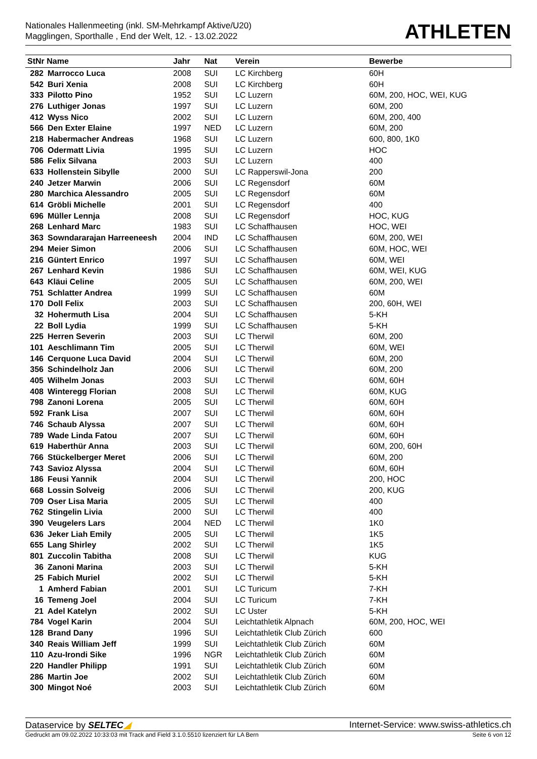Nationales Hallenmeeting (inkl. SM-Mehrkampf Aktive/U20)
Magglingen, Sporthalle , End der Welt, 12. - 13.02.2022
ATHLETEN
| StNr Name | | Jahr | Nat | Verein | Bewerbe |
| --- | --- | --- | --- | --- | --- |
| 282 | Marrocco Luca | 2008 | SUI | LC Kirchberg | 60H |
| 542 | Buri Xenia | 2008 | SUI | LC Kirchberg | 60H |
| 333 | Pilotto Pino | 1952 | SUI | LC Luzern | 60M, 200, HOC, WEI, KUG |
| 276 | Luthiger Jonas | 1997 | SUI | LC Luzern | 60M, 200 |
| 412 | Wyss Nico | 2002 | SUI | LC Luzern | 60M, 200, 400 |
| 566 | Den Exter Elaine | 1997 | NED | LC Luzern | 60M, 200 |
| 218 | Habermacher Andreas | 1968 | SUI | LC Luzern | 600, 800, 1K0 |
| 706 | Odermatt Livia | 1995 | SUI | LC Luzern | HOC |
| 586 | Felix Silvana | 2003 | SUI | LC Luzern | 400 |
| 633 | Hollenstein Sibylle | 2000 | SUI | LC Rapperswil-Jona | 200 |
| 240 | Jetzer Marwin | 2006 | SUI | LC Regensdorf | 60M |
| 280 | Marchica Alessandro | 2005 | SUI | LC Regensdorf | 60M |
| 614 | Gröbli Michelle | 2001 | SUI | LC Regensdorf | 400 |
| 696 | Müller Lennja | 2008 | SUI | LC Regensdorf | HOC, KUG |
| 268 | Lenhard Marc | 1983 | SUI | LC Schaffhausen | HOC, WEI |
| 363 | Sowndararajan Harreeneesh | 2004 | IND | LC Schaffhausen | 60M, 200, WEI |
| 294 | Meier Simon | 2006 | SUI | LC Schaffhausen | 60M, HOC, WEI |
| 216 | Güntert Enrico | 1997 | SUI | LC Schaffhausen | 60M, WEI |
| 267 | Lenhard Kevin | 1986 | SUI | LC Schaffhausen | 60M, WEI, KUG |
| 643 | Kläui Celine | 2005 | SUI | LC Schaffhausen | 60M, 200, WEI |
| 751 | Schlatter Andrea | 1999 | SUI | LC Schaffhausen | 60M |
| 170 | Doll Felix | 2003 | SUI | LC Schaffhausen | 200, 60H, WEI |
| 32 | Hohermuth Lisa | 2004 | SUI | LC Schaffhausen | 5-KH |
| 22 | Boll Lydia | 1999 | SUI | LC Schaffhausen | 5-KH |
| 225 | Herren Severin | 2003 | SUI | LC Therwil | 60M, 200 |
| 101 | Aeschlimann Tim | 2005 | SUI | LC Therwil | 60M, WEI |
| 146 | Cerquone Luca David | 2004 | SUI | LC Therwil | 60M, 200 |
| 356 | Schindelholz Jan | 2006 | SUI | LC Therwil | 60M, 200 |
| 405 | Wilhelm Jonas | 2003 | SUI | LC Therwil | 60M, 60H |
| 408 | Winteregg Florian | 2008 | SUI | LC Therwil | 60M, KUG |
| 798 | Zanoni Lorena | 2005 | SUI | LC Therwil | 60M, 60H |
| 592 | Frank Lisa | 2007 | SUI | LC Therwil | 60M, 60H |
| 746 | Schaub Alyssa | 2007 | SUI | LC Therwil | 60M, 60H |
| 789 | Wade Linda Fatou | 2007 | SUI | LC Therwil | 60M, 60H |
| 619 | Haberthür Anna | 2003 | SUI | LC Therwil | 60M, 200, 60H |
| 766 | Stückelberger Meret | 2006 | SUI | LC Therwil | 60M, 200 |
| 743 | Savioz Alyssa | 2004 | SUI | LC Therwil | 60M, 60H |
| 186 | Feusi Yannik | 2004 | SUI | LC Therwil | 200, HOC |
| 668 | Lossin Solveig | 2006 | SUI | LC Therwil | 200, KUG |
| 709 | Oser Lisa Maria | 2005 | SUI | LC Therwil | 400 |
| 762 | Stingelin Livia | 2000 | SUI | LC Therwil | 400 |
| 390 | Veugelers Lars | 2004 | NED | LC Therwil | 1K0 |
| 636 | Jeker Liah Emily | 2005 | SUI | LC Therwil | 1K5 |
| 655 | Lang Shirley | 2002 | SUI | LC Therwil | 1K5 |
| 801 | Zuccolin Tabitha | 2008 | SUI | LC Therwil | KUG |
| 36 | Zanoni Marina | 2003 | SUI | LC Therwil | 5-KH |
| 25 | Fabich Muriel | 2002 | SUI | LC Therwil | 5-KH |
| 1 | Amherd Fabian | 2001 | SUI | LC Turicum | 7-KH |
| 16 | Temeng Joel | 2004 | SUI | LC Turicum | 7-KH |
| 21 | Adel Katelyn | 2002 | SUI | LC Uster | 5-KH |
| 784 | Vogel Karin | 2004 | SUI | Leichtathletik Alpnach | 60M, 200, HOC, WEI |
| 128 | Brand Dany | 1996 | SUI | Leichtathletik Club Zürich | 600 |
| 340 | Reais William Jeff | 1999 | SUI | Leichtathletik Club Zürich | 60M |
| 110 | Azu-Irondi Sike | 1996 | NGR | Leichtathletik Club Zürich | 60M |
| 220 | Handler Philipp | 1991 | SUI | Leichtathletik Club Zürich | 60M |
| 286 | Martin Joe | 2002 | SUI | Leichtathletik Club Zürich | 60M |
| 300 | Mingot Noé | 2003 | SUI | Leichtathletik Club Zürich | 60M |
Dataservice by SELTEC◢ Internet-Service: www.swiss-athletics.ch
Gedruckt am 09.02.2022 10:33:03 mit Track and Field 3.1.0.5510 lizenziert für LA Bern
Seite 6 von 12